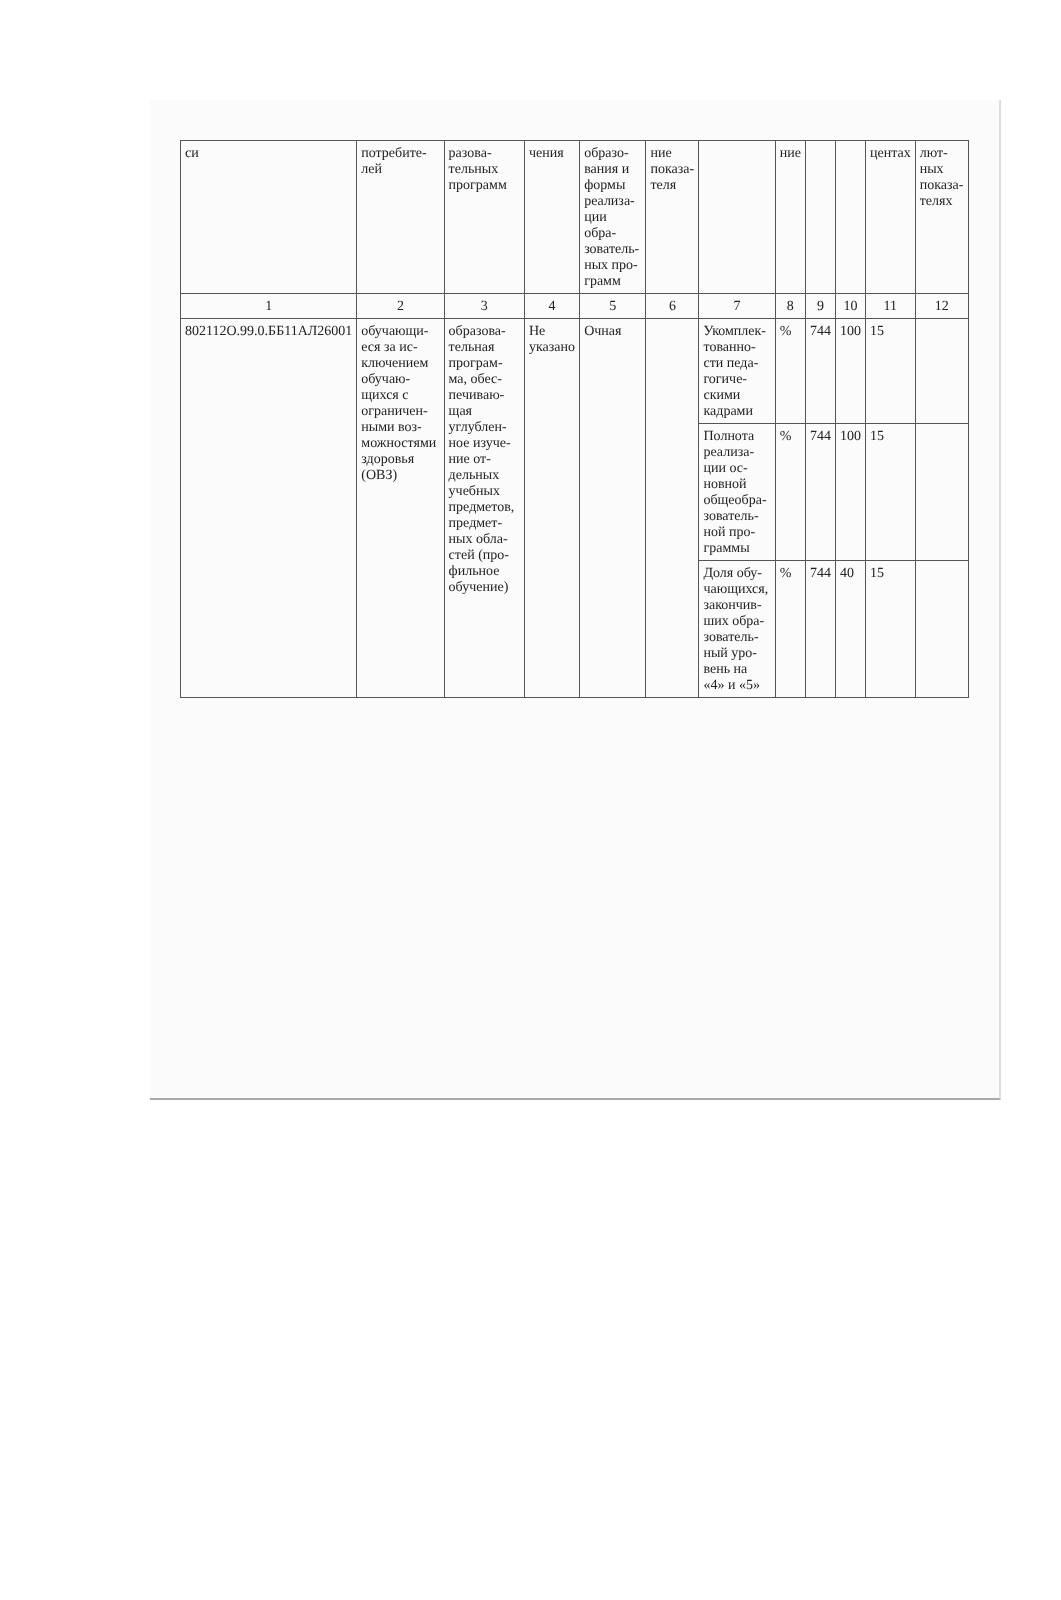| си | потребите-лей | разова-тельных программ | чения | образо-вания и формы реализа-ции обра-зователь-ных про-грамм | ние показа-теля | | ние | | | центах | лют-ных показа-телях |
| --- | --- | --- | --- | --- | --- | --- | --- | --- | --- | --- | --- |
| 1 | 2 | 3 | 4 | 5 | 6 | 7 | 8 | 9 | 10 | 11 | 12 |
| 802112О.99.0.ББ11АЛ26001 | обучающи-еся за ис-ключением обучаю-щихся с ограничен-ными воз-можностями здоровья (ОВЗ) | образова-тельная програм-ма, обес-печиваю-щая углублен-ное изуче-ние от-дельных учебных предметов, предмет-ных обла-стей (про-фильное обучение) | Не указано | Очная | | Укомплек-тованно-сти педа-гогиче-скими кадрами | % | 744 | 100 | 15 | |
| | | | | | | Полнота реализа-ции ос-новной общеобра-зователь-ной про-граммы | % | 744 | 100 | 15 | |
| | | | | | | Доля обу-чающихся, закончив-ших обра-зователь-ный уро-вень на «4» и «5» | % | 744 | 40 | 15 | |